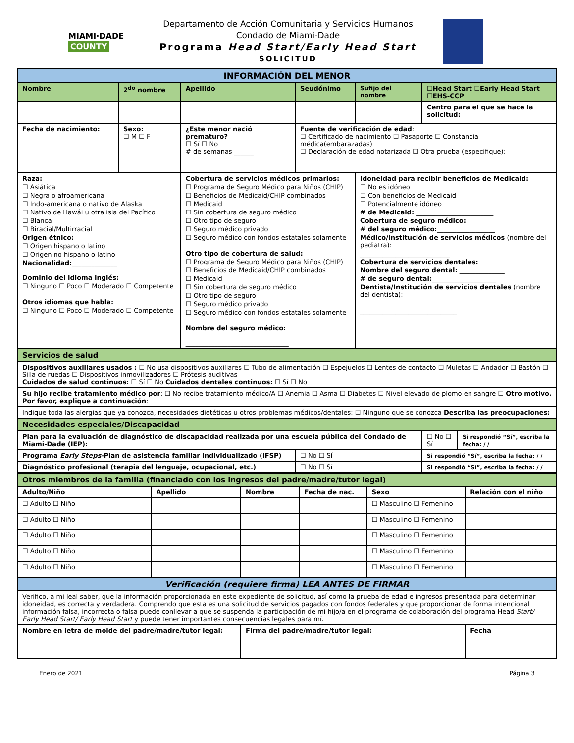MIAMI·DADE
COUNTY
Departamento de Acción Comunitaria y Servicios Humanos
Condado de Miami-Dade
Programa Head Start/Early Head Start
SOLICITUD
| INFORMACIÓN DEL MENOR | | | | | | |
| Nombre | 2<sup>do</sup> nombre | Apellido | Seudónimo | Sufijo del nombre | ☐Head Start ☐Early Head Start ☐EHS-CCP | |
| | | | | | Centro para el que se hace la solicitud: | |
| Fecha de nacimiento: | Sexo: ☐ M ☐ F | ¿Este menor nació prematuro? ☐ Sí ☐ No # de semanas ______ | Fuente de verificación de edad : ☐ Certificado de nacimiento ☐ Pasaporte ☐ Constancia médica(embarazadas) ☐ Declaración de edad notarizada ☐ Otra prueba (especifique): | | | |
| Raza: ☐ Asiática ☐ Negra o afroamericana ☐ Indo-americana o nativo de Alaska ☐ Nativo de Hawái u otra isla del Pacífico ☐ Blanca ☐ Biracial/Multirracial Origen étnico: ☐ Origen hispano o latino ☐ Origen no hispano o latino Nacionalidad: ______________ Dominio del idioma inglés: ☐ Ninguno ☐ Poco ☐ Moderado ☐ Competente Otros idiomas que habla: ☐ Ninguno ☐ Poco ☐ Moderado ☐ Competente | | Cobertura de servicios médicos primarios: ☐ Programa de Seguro Médico para Niños (CHIP) ☐ Beneficios de Medicaid/CHIP combinados ☐ Medicaid ☐ Sin cobertura de seguro médico ☐ Otro tipo de seguro ☐ Seguro médico privado ☐ Seguro médico con fondos estatales solamente Otro tipo de cobertura de salud: ☐ Programa de Seguro Médico para Niños (CHIP) ☐ Beneficios de Medicaid/CHIP combinados ☐ Medicaid ☐ Sin cobertura de seguro médico ☐ Otro tipo de seguro ☐ Seguro médico privado ☐ Seguro médico con fondos estatales solamente Nombre del seguro médico: ________________________________ | | Idoneidad para recibir beneficios de Medicaid: ☐ No es idóneo ☐ Con beneficios de Medicaid ☐ Potencialmente idóneo # de Medicaid: ________________________ Cobertura de seguro médico: # del seguro médico: __________________ Médico/Institución de servicios médicos (nombre del pediatra): ____________________________ Cobertura de servicios dentales: Nombre del seguro dental: ______________ # de seguro dental: ____________________ Dentista/Institución de servicios dentales (nombre del dentista): ______________________________ | | |
| Servicios de salud | | | | | | |
| Dispositivos auxiliares usados : ☐ No usa dispositivos auxiliares ☐ Tubo de alimentación ☐ Espejuelos ☐ Lentes de contacto ☐ Muletas ☐ Andador ☐ Bastón ☐ Silla de ruedas ☐ Dispositivos inmovilizadores ☐ Prótesis auditivas Cuidados de salud continuos: ☐ Sí ☐ No Cuidados dentales continuos: ☐ Sí ☐ No | | | | | | |
| Su hijo recibe tratamiento médico por : ☐ No recibe tratamiento médico/A ☐ Anemia ☐ Asma ☐ Diabetes ☐ Nivel elevado de plomo en sangre ☐ Otro motivo. Por favor, explique a continuación : | | | | | | |
| Indique toda las alergias que ya conozca, necesidades dietéticas u otros problemas médicos/dentales: ☐ Ninguno que se conozca Describa las preocupaciones: | | | | | | |
| Necesidades especiales/Discapacidad | | | | | | |
| Plan para la evaluación de diagnóstico de discapacidad realizada por una escuela pública del Condado de Miami-Dade (IEP): | | | | | ☐ No ☐ Sí | Si respondió “Sí”, escriba la fecha: / / |
| Programa Early Steps -Plan de asistencia familiar individualizado (IFSP) | | | ☐ No ☐ Sí | | Si respondió “Sí”, escriba la fecha: / / | |
| Diagnóstico profesional (terapia del lenguaje, ocupacional, etc.) | | | ☐ No ☐ Sí | | Si respondió “Sí”, escriba la fecha: / / | |
| Otros miembros de la familia (financiado con los ingresos del padre/madre/tutor legal) | | | | | |
| Adulto/Niño | Apellido | Nombre | Fecha de nac. | Sexo | Relación con el niño |
| ☐ Adulto ☐ Niño | | | | ☐ Masculino ☐ Femenino | |
| ☐ Adulto ☐ Niño | | | | ☐ Masculino ☐ Femenino | |
| ☐ Adulto ☐ Niño | | | | ☐ Masculino ☐ Femenino | |
| ☐ Adulto ☐ Niño | | | | ☐ Masculino ☐ Femenino | |
| ☐ Adulto ☐ Niño | | | | ☐ Masculino ☐ Femenino | |
| Verificación (requiere firma) LEA ANTES DE FIRMAR | | | | | |
| Verifico, a mi leal saber, que la información proporcionada en este expediente de solicitud, así como la prueba de edad e ingresos presentada para determinar idoneidad, es correcta y verdadera. Comprendo que esta es una solicitud de servicios pagados con fondos federales y que proporcionar de forma intencional información falsa, incorrecta o falsa puede conllevar a que se suspenda la participación de mi hijo/a en el programa de colaboración del programa Head Start/ Early Head Start/ Early Head Start y puede tener importantes consecuencias legales para mí. | | | | | |
| Nombre en letra de molde del padre/madre/tutor legal: | | Firma del padre/madre/tutor legal: | | | Fecha |
Enero de 2021 Página 3